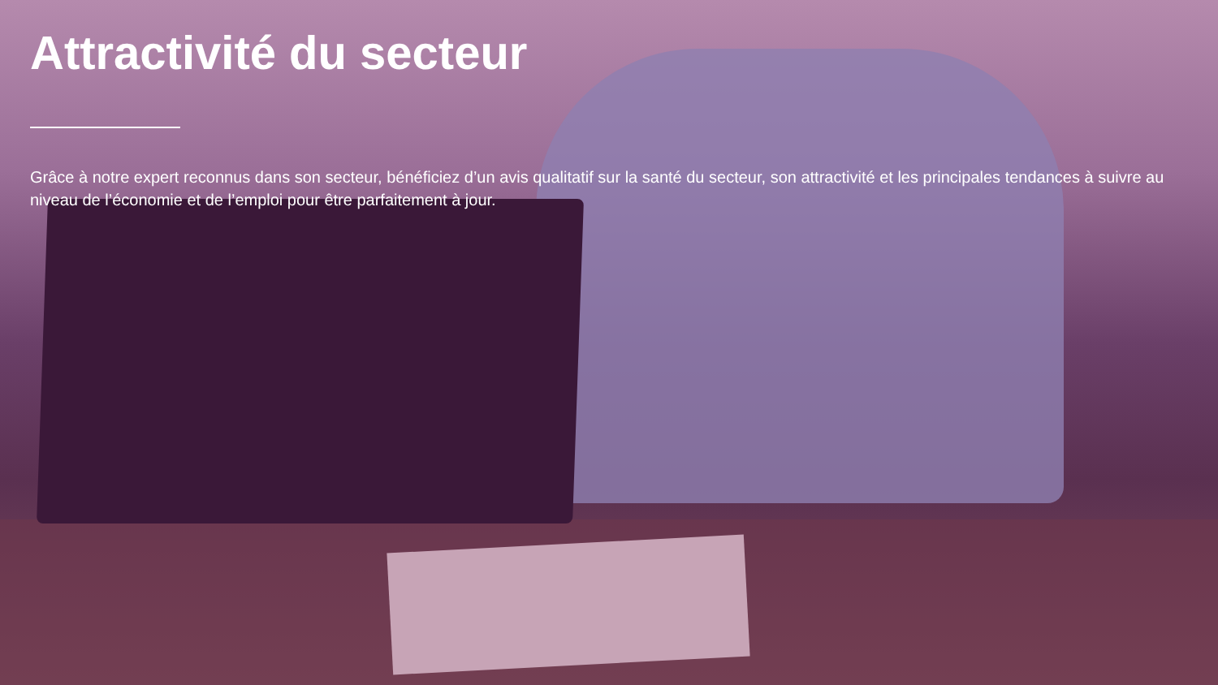Attractivité du secteur
Grâce à notre expert reconnus dans son secteur, bénéficiez d’un avis qualitatif sur la santé du secteur, son attractivité et les principales tendances à suivre au niveau de l’économie et de l’emploi pour être parfaitement à jour.